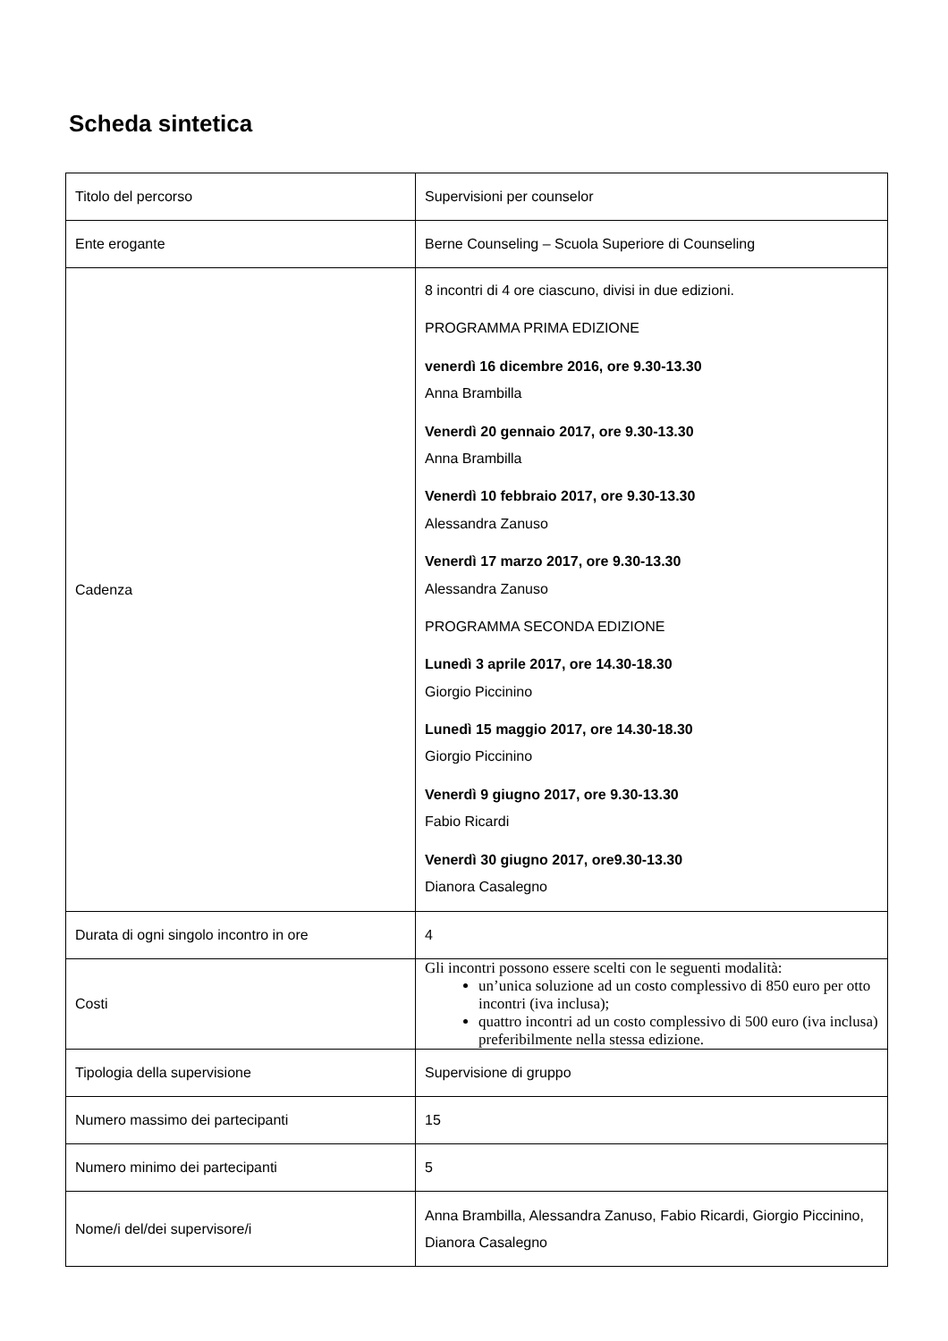Scheda sintetica
| Titolo del percorso | Supervisioni per counselor |
| Ente erogante | Berne Counseling – Scuola Superiore di Counseling |
| Cadenza | 8 incontri di 4 ore ciascuno, divisi in due edizioni. PROGRAMMA PRIMA EDIZIONE venerdì 16 dicembre 2016, ore 9.30-13.30 Anna Brambilla Venerdì 20 gennaio 2017, ore 9.30-13.30 Anna Brambilla Venerdì 10 febbraio 2017, ore 9.30-13.30 Alessandra Zanuso Venerdì 17 marzo 2017, ore 9.30-13.30 Alessandra Zanuso PROGRAMMA SECONDA EDIZIONE Lunedì 3 aprile 2017, ore 14.30-18.30 Giorgio Piccinino Lunedì 15 maggio 2017, ore 14.30-18.30 Giorgio Piccinino Venerdì 9 giugno 2017, ore 9.30-13.30 Fabio Ricardi Venerdì 30 giugno 2017, ore9.30-13.30 Dianora Casalegno |
| Durata di ogni singolo incontro in ore | 4 |
| Costi | Gli incontri possono essere scelti con le seguenti modalità: un’unica soluzione ad un costo complessivo di 850 euro per otto incontri (iva inclusa); quattro incontri ad un costo complessivo di 500 euro (iva inclusa) preferibilmente nella stessa edizione. |
| Tipologia della supervisione | Supervisione di gruppo |
| Numero massimo dei partecipanti | 15 |
| Numero minimo dei partecipanti | 5 |
| Nome/i del/dei supervisore/i | Anna Brambilla, Alessandra Zanuso, Fabio Ricardi, Giorgio Piccinino, Dianora Casalegno |